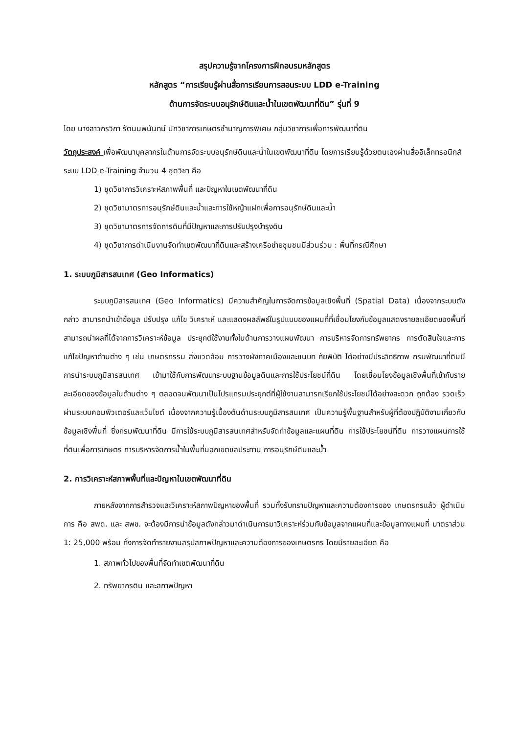สรุปความรู้จากโครงการฝึกอบรมหลักสูตร
หลักสูตร “การเรียนรู้ผ่านสื่อการเรียนการสอนระบบ LDD e-Training
ด้านการจัดระบบอนุรักษ์ดินและน้ำในเขตพัฒนาที่ดิน” รุ่นที่ 9
โดย นางสาวกรวิกา รัตนนพนันทน์ นักวิชาการเกษตรชำนาญการพิเศษ กลุ่มวิชาการเพื่อการพัฒนาที่ดิน
วัตถุประสงค์ เพื่อพัฒนาบุคลากรในด้านการจัดระบบอนุรักษ์ดินและน้ำในเขตพัฒนาที่ดิน โดยการเรียนรู้ด้วยตนเองผ่านสื่ออิเล็กทรอนิกส์ระบบ LDD e-Training จำนวน 4 ชุดวิชา คือ
1) ชุดวิชาการวิเคราะห์สภาพพื้นที่ และปัญหาในเขตพัฒนาที่ดิน
2) ชุดวิชามาตรการอนุรักษ์ดินและน้ำและการใช้หญ้าแฝกเพื่อการอนุรักษ์ดินและน้ำ
3) ชุดวิชามาตรการจัดการดินที่มีปัญหาและการปรับปรุงบำรุงดิน
4) ชุดวิชาการดำเนินงานจัดทำเขตพัฒนาที่ดินและสร้างเครือข่ายชุมชนมีส่วนร่วม : พื้นที่กรณีศึกษา
1. ระบบภูมิสารสนเทศ (Geo Informatics)
ระบบภูมิสารสนเทศ (Geo Informatics) มีความสำคัญในการจัดการข้อมูลเชิงพื้นที่ (Spatial Data) เนื่องจากระบบดังกล่าว สามารถนำเข้าข้อมูล ปรับปรุง แก้ไข วิเคราะห์ และแสดงผลลัพธ์ในรูปแบบของแผนที่ที่เชื่อมโยงกับข้อมูลแสดงรายละเอียดของพื้นที่ สามารถนำผลที่ได้จากการวิเคราะห์ข้อมูล ประยุกต์ใช้งานทั้งในด้านการวางแผนพัฒนา การบริหารจัดการทรัพยากร การตัดสินใจและการแก้ไขปัญหาด้านต่าง ๆ เช่น เกษตรกรรม สิ่งแวดล้อม การวางผังภาคเมืองและชนบท ภัยพิบัติ ได้อย่างมีประสิทธิภาพ กรมพัฒนาที่ดินมีการนำระบบภูมิสารสนเทศ เข้ามาใช้กับการพัฒนาระบบฐานข้อมูลดินและการใช้ประโยชน์ที่ดิน โดยเชื่อมโยงข้อมูลเชิงพื้นที่เข้ากับรายละเอียดของข้อมูลในด้านต่าง ๆ ตลอดจนพัฒนาเป็นโปรแกรมประยุกต์ที่ผู้ใช้งานสามารถเรียกใช้ประโยชน์ได้อย่างสะดวก ถูกต้อง รวดเร็ว ผ่านระบบคอมพิวเตอร์และเว็บไซต์ เนื่องจากความรู้เบื้องต้นด้านระบบภูมิสารสนเทศ เป็นความรู้พื้นฐานสำหรับผู้ที่ต้องปฏิบัติงานเกี่ยวกับข้อมูลเชิงพื้นที่ ซึ่งกรมพัฒนาที่ดิน มีการใช้ระบบภูมิสารสนเทศสำหรับจัดทำข้อมูลและแผนที่ดิน การใช้ประโยชน์ที่ดิน การวางแผนการใช้ที่ดินเพื่อการเกษตร การบริหารจัดการน้ำในพื้นที่นอกเขตชลประทาน การอนุรักษ์ดินและน้ำ
2. การวิเคราะห์สภาพพื้นที่และปัญหาในเขตพัฒนาที่ดิน
ภายหลังจากการสำรวจและวิเคราะห์สภาพปัญหาของพื้นที่ รวมทั้งรับทราบปัญหาและความต้องการของ เกษตรกรแล้ว ผู้ดำเนินการ คือ สพด. และ สพข. จะต้องมีการนำข้อมูลดังกล่าวมาดำเนินการมาวิเคราะห์ร่วมกับข้อมูลจากแผนที่และข้อมูลทางแผนที่ มาตราส่วน 1: 25,000 พร้อม ทั้งการจัดทำรายงานสรุปสภาพปัญหาและความต้องการของเกษตรกร โดยมีรายละเอียด คือ
1. สภาพทั่วไปของพื้นที่จัดทำเขตพัฒนาที่ดิน
2. ทรัพยากรดิน และสภาพปัญหา